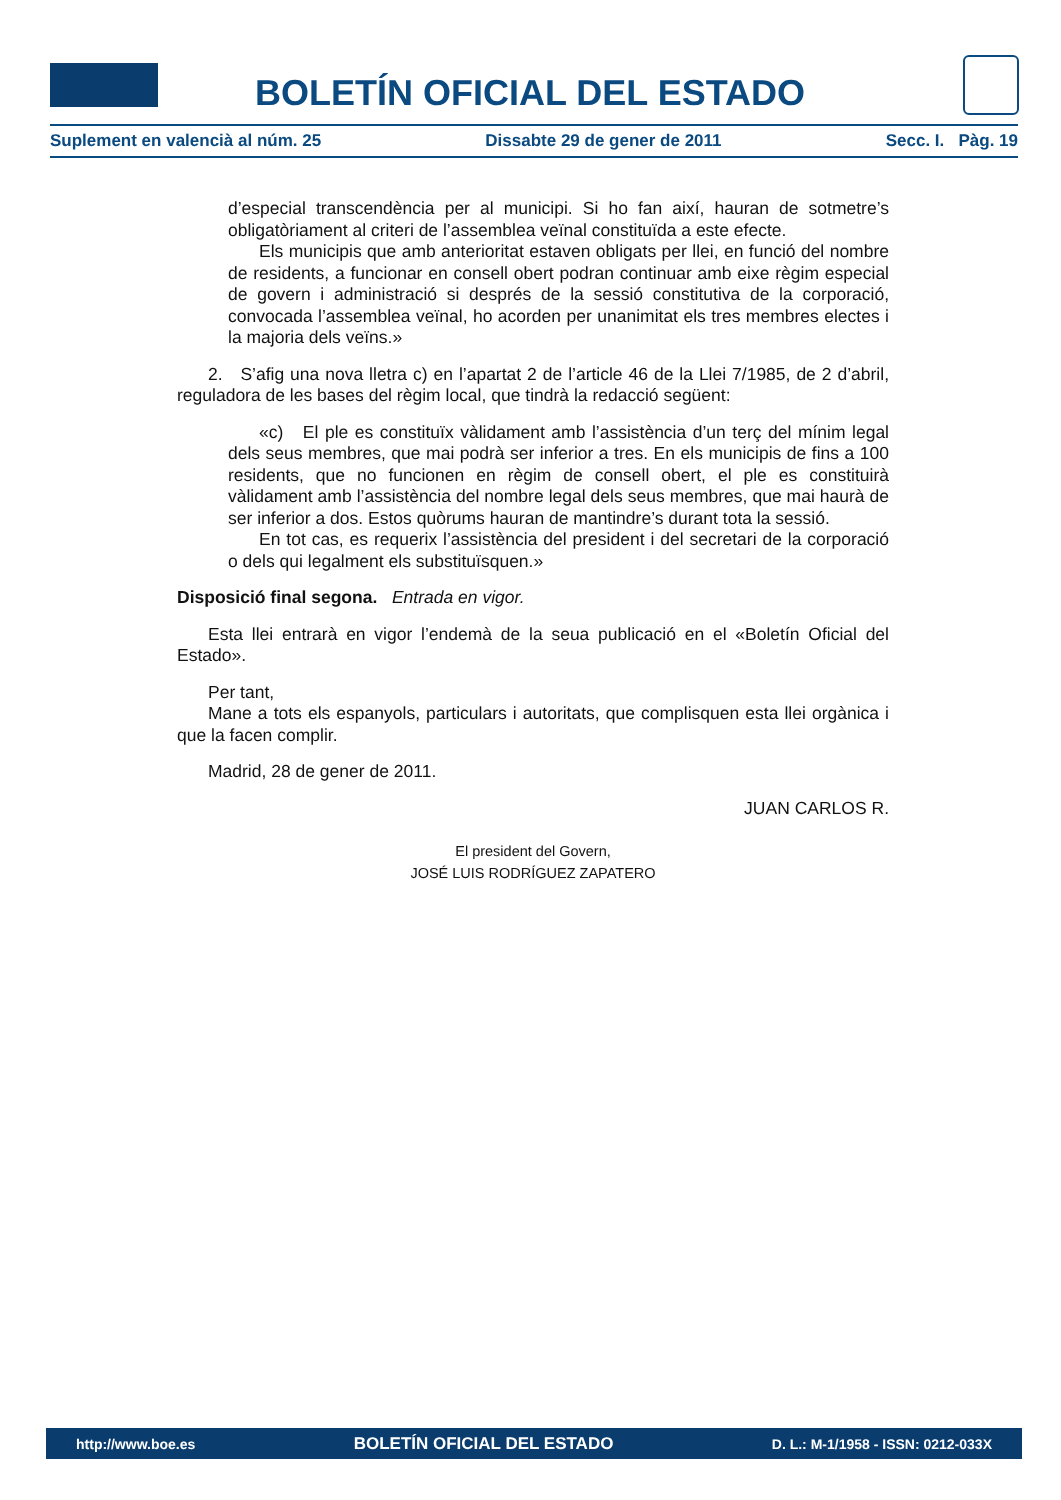BOLETÍN OFICIAL DEL ESTADO
Suplement en valencià al núm. 25 Dissabte 29 de gener de 2011 Secc. I. Pàg. 19
d’especial transcendència per al municipi. Si ho fan així, hauran de sotmetre’s obligatòriament al criteri de l’assemblea veïnal constituïda a este efecte.
Els municipis que amb anterioritat estaven obligats per llei, en funció del nombre de residents, a funcionar en consell obert podran continuar amb eixe règim especial de govern i administració si després de la sessió constitutiva de la corporació, convocada l’assemblea veïnal, ho acorden per unanimitat els tres membres electes i la majoria dels veïns.»
2. S’afig una nova lletra c) en l’apartat 2 de l’article 46 de la Llei 7/1985, de 2 d’abril, reguladora de les bases del règim local, que tindrà la redacció següent:
«c) El ple es constituïx vàlidament amb l’assistència d’un terç del mínim legal dels seus membres, que mai podrà ser inferior a tres. En els municipis de fins a 100 residents, que no funcionen en règim de consell obert, el ple es constituirà vàlidament amb l’assistència del nombre legal dels seus membres, que mai haurà de ser inferior a dos. Estos quòrums hauran de mantindre’s durant tota la sessió.
En tot cas, es requerix l’assistència del president i del secretari de la corporació o dels qui legalment els substituïsquen.»
Disposició final segona. Entrada en vigor.
Esta llei entrarà en vigor l’endemà de la seua publicació en el «Boletín Oficial del Estado».
Per tant,
Mane a tots els espanyols, particulars i autoritats, que complisquen esta llei orgànica i que la facen complir.
Madrid, 28 de gener de 2011.
JUAN CARLOS R.
El president del Govern,
JOSÉ LUIS RODRÍGUEZ ZAPATERO
http://www.boe.es BOLETÍN OFICIAL DEL ESTADO D. L.: M-1/1958 - ISSN: 0212-033X